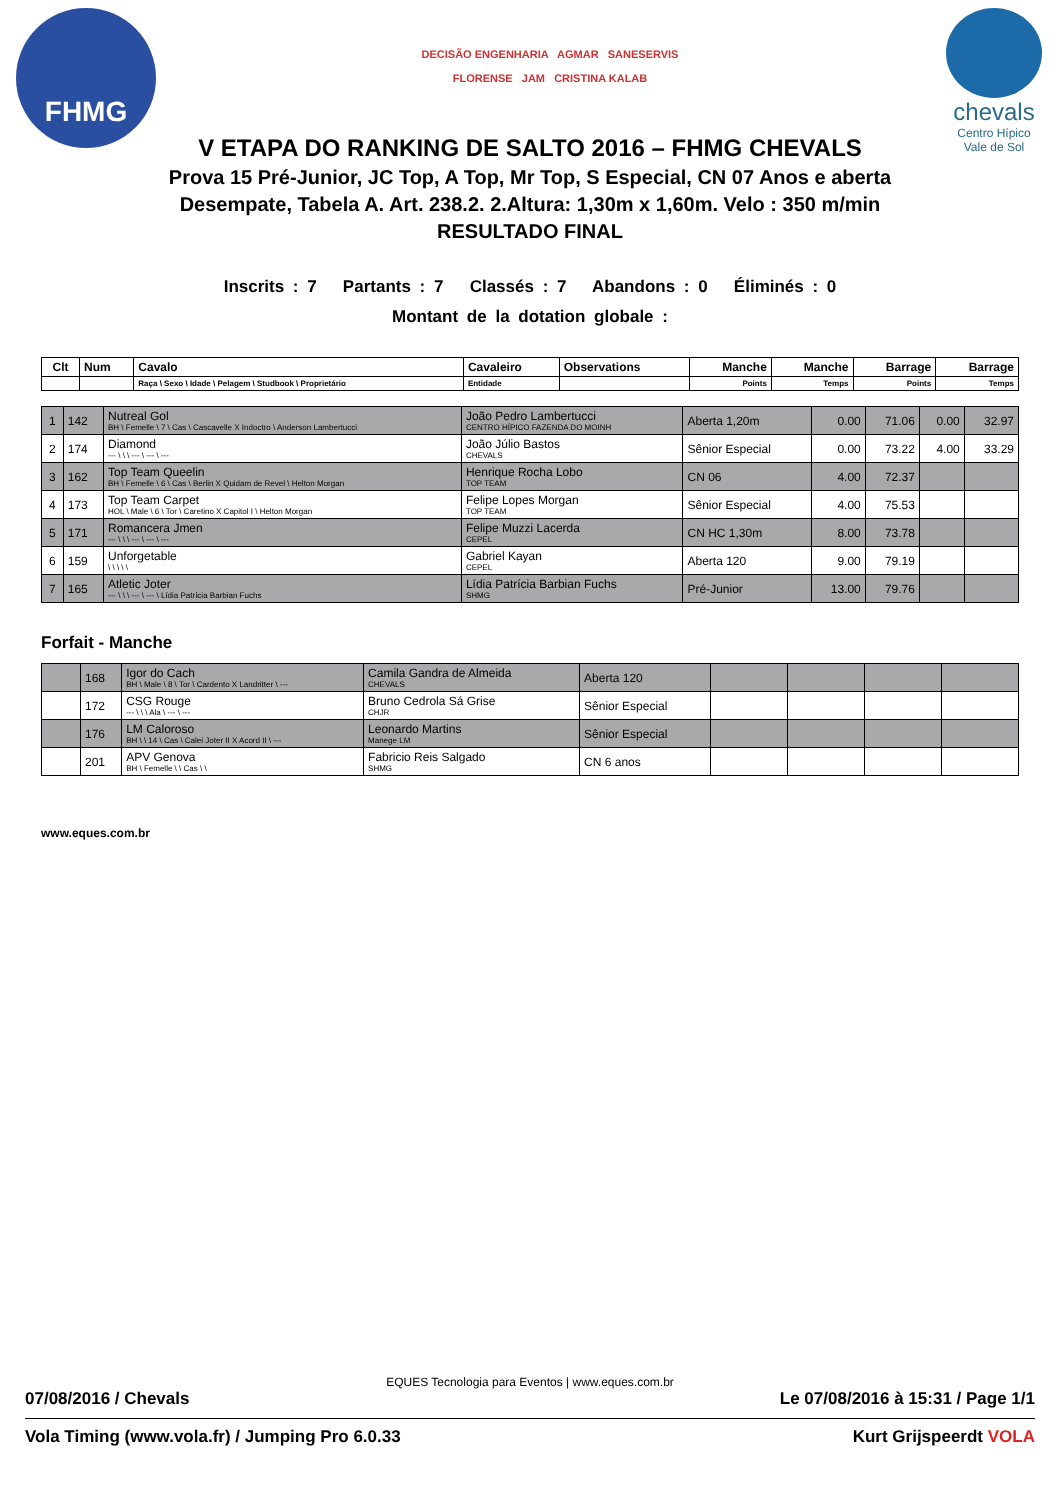FHMG
DECISÃO ENGENHARIA AGMAR SANESERVIS
FLORENSE JAM CRISTINA KALAB
chevals
Centro Hípico
Vale de Sol
V ETAPA DO RANKING DE SALTO 2016 – FHMG CHEVALS
Prova 15 Pré-Junior, JC Top, A Top, Mr Top, S Especial, CN 07 Anos e aberta
Desempate, Tabela A. Art. 238.2. 2.Altura: 1,30m x 1,60m. Velo : 350 m/min
RESULTADO FINAL
Inscrits : 7 Partants : 7 Classés : 7 Abandons : 0 Éliminés : 0
Montant de la dotation globale :
| Clt | Num | Cavalo | Cavaleiro | Observations | Manche | Manche | Barrage | Barrage |
| --- | --- | --- | --- | --- | --- | --- | --- | --- |
| | | Raça \ Sexo \ Idade \ Pelagem \ Studbook \ Proprietário | Entidade | | Points | Temps | Points | Temps |
| 1 | 142 | Nutreal Gol BH \ Femelle \ 7 \ Cas \ Cascavelle X Indoctro \ Anderson Lambertucci | João Pedro Lambertucci CENTRO HÍPICO FAZENDA DO MOINH | Aberta 1,20m | 0.00 | 71.06 | 0.00 | 32.97 |
| 2 | 174 | Diamond --- \ \ \ --- \ --- \ --- | João Júlio Bastos CHEVALS | Sênior Especial | 0.00 | 73.22 | 4.00 | 33.29 |
| 3 | 162 | Top Team Queelin BH \ Femelle \ 6 \ Cas \ Berlin X Quidam de Revel \ Helton Morgan | Henrique Rocha Lobo TOP TEAM | CN 06 | 4.00 | 72.37 | | |
| 4 | 173 | Top Team Carpet HOL \ Male \ 6 \ Tor \ Caretino X Capitol I \ Helton Morgan | Felipe Lopes Morgan TOP TEAM | Sênior Especial | 4.00 | 75.53 | | |
| 5 | 171 | Romancera Jmen --- \ \ \ --- \ --- \ --- | Felipe Muzzi Lacerda CEPEL | CN HC 1,30m | 8.00 | 73.78 | | |
| 6 | 159 | Unforgetable \ \ \ \ \ | Gabriel Kayan CEPEL | Aberta 120 | 9.00 | 79.19 | | |
| 7 | 165 | Atletic Joter --- \ \ \ --- \ --- \ Lídia Patrícia Barbian Fuchs | Lídia Patrícia Barbian Fuchs SHMG | Pré-Junior | 13.00 | 79.76 | | |
Forfait - Manche
| | 168 | Igor do Cach BH \ Male \ 8 \ Tor \ Cardento X Landritter \ --- | Camila Gandra de Almeida CHEVALS | Aberta 120 | | | | |
| | 172 | CSG Rouge --- \ \ \ Ala \ --- \ --- | Bruno Cedrola Sá Grise CHJR | Sênior Especial | | | | |
| | 176 | LM Caloroso BH \ \ 14 \ Cas \ Calei Joter II X Acord II \ --- | Leonardo Martins Manege LM | Sênior Especial | | | | |
| | 201 | APV Genova BH \ Femelle \ \ Cas \ \ | Fabricio Reis Salgado SHMG | CN 6 anos | | | | |
www.eques.com.br
EQUES Tecnologia para Eventos | www.eques.com.br
07/08/2016 / Chevals Le 07/08/2016 à 15:31 / Page 1/1
Vola Timing (www.vola.fr) / Jumping Pro 6.0.33 Kurt Grijspeerdt VOLA